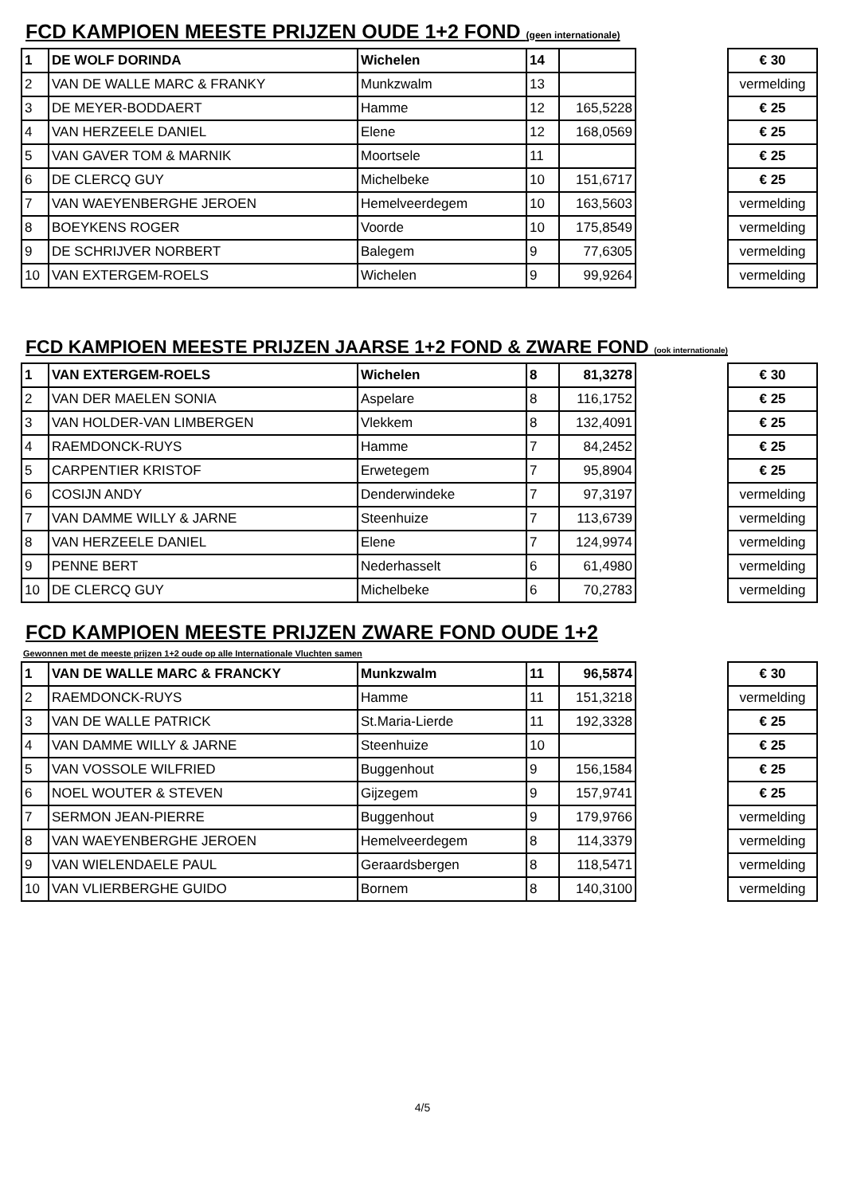FCD KAMPIOEN MEESTE PRIJZEN OUDE 1+2 FOND (geen internationale)
| 1 | DE WOLF DORINDA | Wichelen | 14 | | | € 30 |
| 2 | VAN DE WALLE MARC & FRANKY | Munkzwalm | 13 | | | vermelding |
| 3 | DE MEYER-BODDAERT | Hamme | 12 | 165,5228 | | € 25 |
| 4 | VAN HERZEELE DANIEL | Elene | 12 | 168,0569 | | € 25 |
| 5 | VAN GAVER TOM & MARNIK | Moortsele | 11 | | | € 25 |
| 6 | DE CLERCQ GUY | Michelbeke | 10 | 151,6717 | | € 25 |
| 7 | VAN WAEYENBERGHE JEROEN | Hemelveerdegem | 10 | 163,5603 | | vermelding |
| 8 | BOEYKENS ROGER | Voorde | 10 | 175,8549 | | vermelding |
| 9 | DE SCHRIJVER NORBERT | Balegem | 9 | 77,6305 | | vermelding |
| 10 | VAN EXTERGEM-ROELS | Wichelen | 9 | 99,9264 | | vermelding |
FCD KAMPIOEN MEESTE PRIJZEN JAARSE 1+2 FOND & ZWARE FOND (ook internationale)
| 1 | VAN EXTERGEM-ROELS | Wichelen | 8 | 81,3278 | | € 30 |
| 2 | VAN DER MAELEN SONIA | Aspelare | 8 | 116,1752 | | € 25 |
| 3 | VAN HOLDER-VAN LIMBERGEN | Vlekkem | 8 | 132,4091 | | € 25 |
| 4 | RAEMDONCK-RUYS | Hamme | 7 | 84,2452 | | € 25 |
| 5 | CARPENTIER KRISTOF | Erwetegem | 7 | 95,8904 | | € 25 |
| 6 | COSIJN ANDY | Denderwindeke | 7 | 97,3197 | | vermelding |
| 7 | VAN DAMME WILLY & JARNE | Steenhuize | 7 | 113,6739 | | vermelding |
| 8 | VAN HERZEELE DANIEL | Elene | 7 | 124,9974 | | vermelding |
| 9 | PENNE BERT | Nederhasselt | 6 | 61,4980 | | vermelding |
| 10 | DE CLERCQ GUY | Michelbeke | 6 | 70,2783 | | vermelding |
FCD KAMPIOEN MEESTE PRIJZEN ZWARE FOND OUDE 1+2
Gewonnen met de meeste prijzen 1+2 oude op alle Internationale Vluchten samen
| 1 | VAN DE WALLE MARC & FRANCKY | Munkzwalm | 11 | 96,5874 | | € 30 |
| 2 | RAEMDONCK-RUYS | Hamme | 11 | 151,3218 | | vermelding |
| 3 | VAN DE WALLE PATRICK | St.Maria-Lierde | 11 | 192,3328 | | € 25 |
| 4 | VAN DAMME WILLY & JARNE | Steenhuize | 10 | | | € 25 |
| 5 | VAN VOSSOLE WILFRIED | Buggenhout | 9 | 156,1584 | | € 25 |
| 6 | NOEL WOUTER & STEVEN | Gijzegem | 9 | 157,9741 | | € 25 |
| 7 | SERMON JEAN-PIERRE | Buggenhout | 9 | 179,9766 | | vermelding |
| 8 | VAN WAEYENBERGHE JEROEN | Hemelveerdegem | 8 | 114,3379 | | vermelding |
| 9 | VAN WIELENDAELE PAUL | Geraardsbergen | 8 | 118,5471 | | vermelding |
| 10 | VAN VLIERBERGHE GUIDO | Bornem | 8 | 140,3100 | | vermelding |
4/5